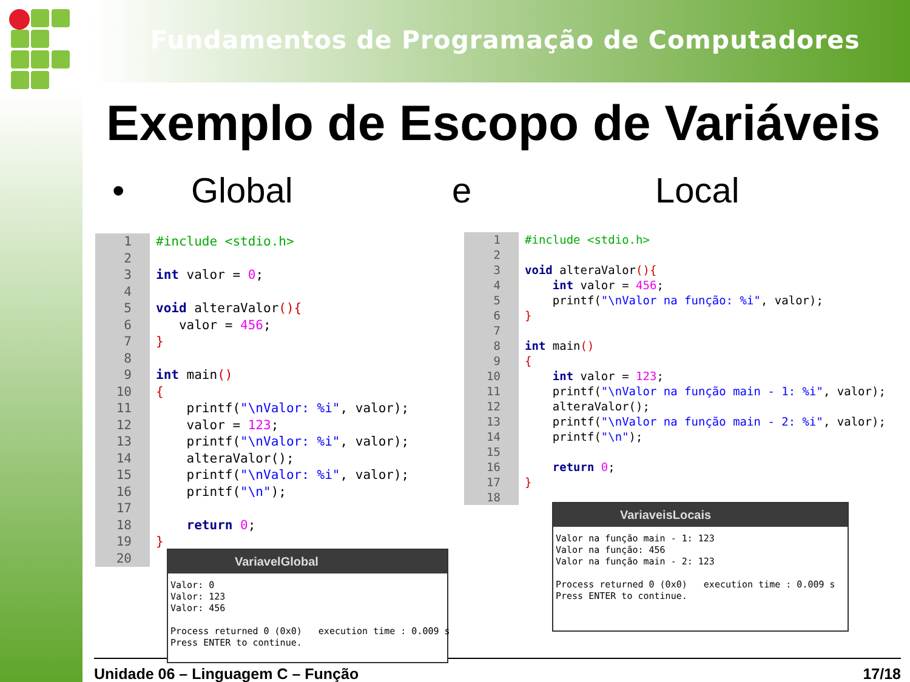Fundamentos de Programação de Computadores
Exemplo de Escopo de Variáveis
• Global e Local
1 #include <stdio.h> 2 3 int valor = 0; 4 5 void alteraValor(){ 6 valor = 456; 7 } 8 9 int main() 10 { 11 printf("\nValor: %i", valor); 12 valor = 123; 13 printf("\nValor: %i", valor); 14 alteraValor(); 15 printf("\nValor: %i", valor); 16 printf("\n"); 17 18 return 0; 19 } 20
1 #include <stdio.h> 2 3 void alteraValor(){ 4 int valor = 456; 5 printf("\nValor na função: %i", valor); 6 } 7 8 int main() 9 { 10 int valor = 123; 11 printf("\nValor na função main - 1: %i", valor); 12 alteraValor(); 13 printf("\nValor na função main - 2: %i", valor); 14 printf("\n"); 15 16 return 0; 17 } 18
Unidade 06 – Linguagem C – Função 17/18
VariavelGlobal
Valor: 0 Valor: 123 Valor: 456 Process returned 0 (0x0) execution time : 0.009 s Press ENTER to continue.
VariaveisLocais
Valor na função main - 1: 123 Valor na função: 456 Valor na função main - 2: 123 Process returned 0 (0x0) execution time : 0.009 s Press ENTER to continue.